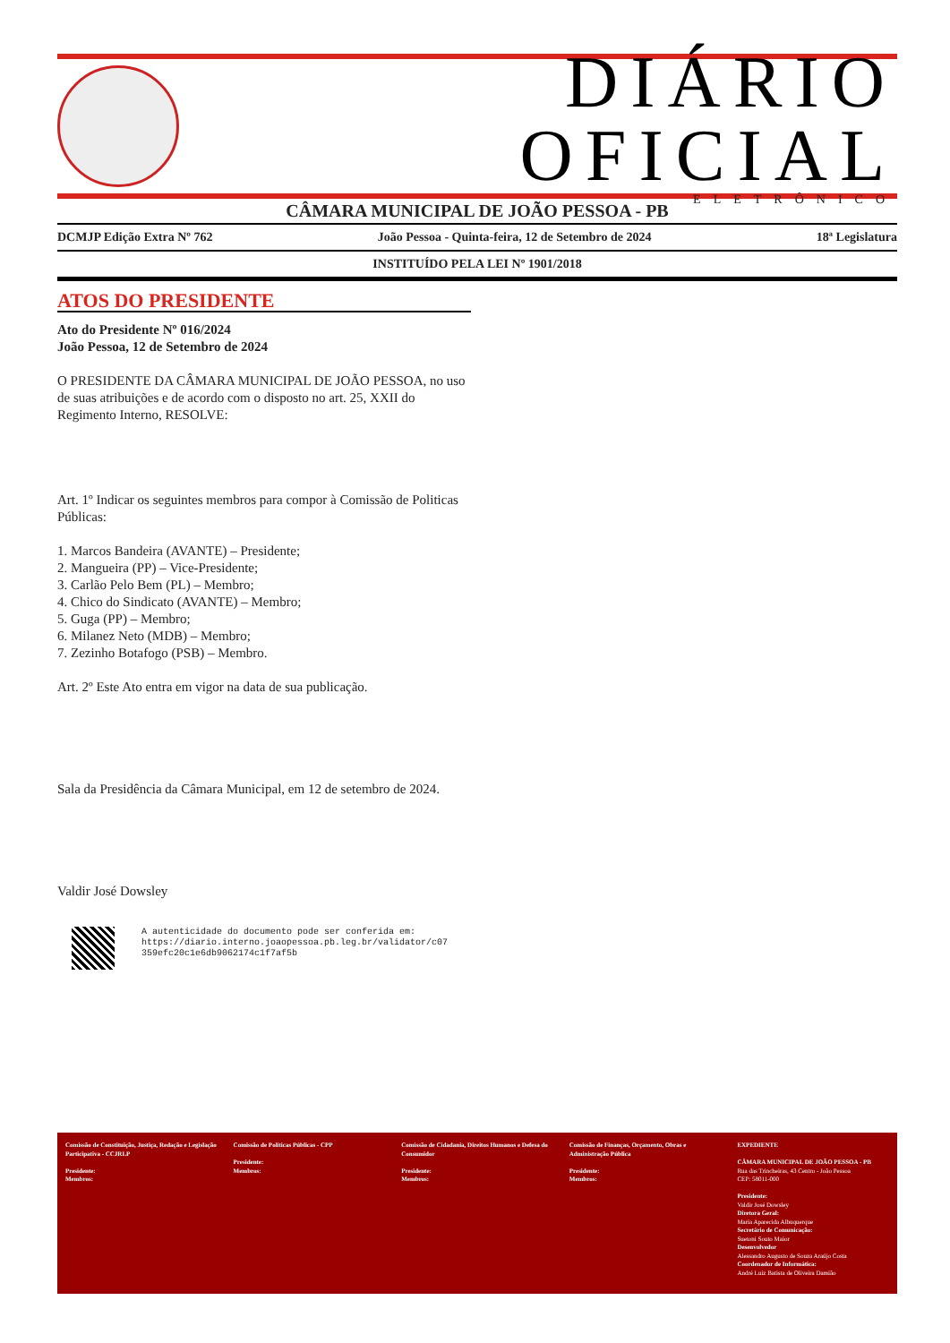DIÁRIO OFICIAL
ELETRÔNICO
CÂMARA MUNICIPAL DE JOÃO PESSOA - PB
DCMJP Edição Extra Nº 762 João Pessoa - Quinta-feira, 12 de Setembro de 2024 18ª Legislatura
INSTITUÍDO PELA LEI Nº 1901/2018
ATOS DO PRESIDENTE
Ato do Presidente Nº 016/2024
João Pessoa, 12 de Setembro de 2024
O PRESIDENTE DA CÂMARA MUNICIPAL DE JOÃO PESSOA, no uso de suas atribuições e de acordo com o disposto no art. 25, XXII do Regimento Interno, RESOLVE:
Art. 1º Indicar os seguintes membros para compor à Comissão de Politicas Públicas:
1. Marcos Bandeira (AVANTE) – Presidente;
2. Mangueira (PP) – Vice-Presidente;
3. Carlão Pelo Bem (PL) – Membro;
4. Chico do Sindicato (AVANTE) – Membro;
5. Guga (PP) – Membro;
6. Milanez Neto (MDB) – Membro;
7. Zezinho Botafogo (PSB) – Membro.
Art. 2º Este Ato entra em vigor na data de sua publicação.
Sala da Presidência da Câmara Municipal, em 12 de setembro de 2024.
Valdir José Dowsley
A autenticidade do documento pode ser conferida em:
https://diario.interno.joaopessoa.pb.leg.br/validator/c07
359efc20c1e6db9062174c1f7af5b
Comissão de Constituição, Justiça, Redação e Legislação Participativa - CCJRLP
Presidente:
Membros:
Comissão de Políticas Públicas - CPP
Presidente:
Membros:
Comissão de Cidadania, Direitos Humanos e Defesa do Consumidor
Presidente:
Membros:
Comissão de Finanças, Orçamento, Obras e Administração Pública
Presidente:
Membros:
EXPEDIENTE
CÂMARA MUNICIPAL DE JOÃO PESSOA - PB
Rua das Trincheiras, 43 Centro - João Pessoa
CEP: 58011-000
Presidente:
Valdir José Dowsley
Diretora Geral:
Maria Aparecida Albuquerque
Secretário de Comunicação:
Suetoni Souto Maior
Desenvolvedor
Alessandro Augusto de Souza Araújo Costa
Coordenador de Informática:
André Luiz Batista de Oliveira Damião